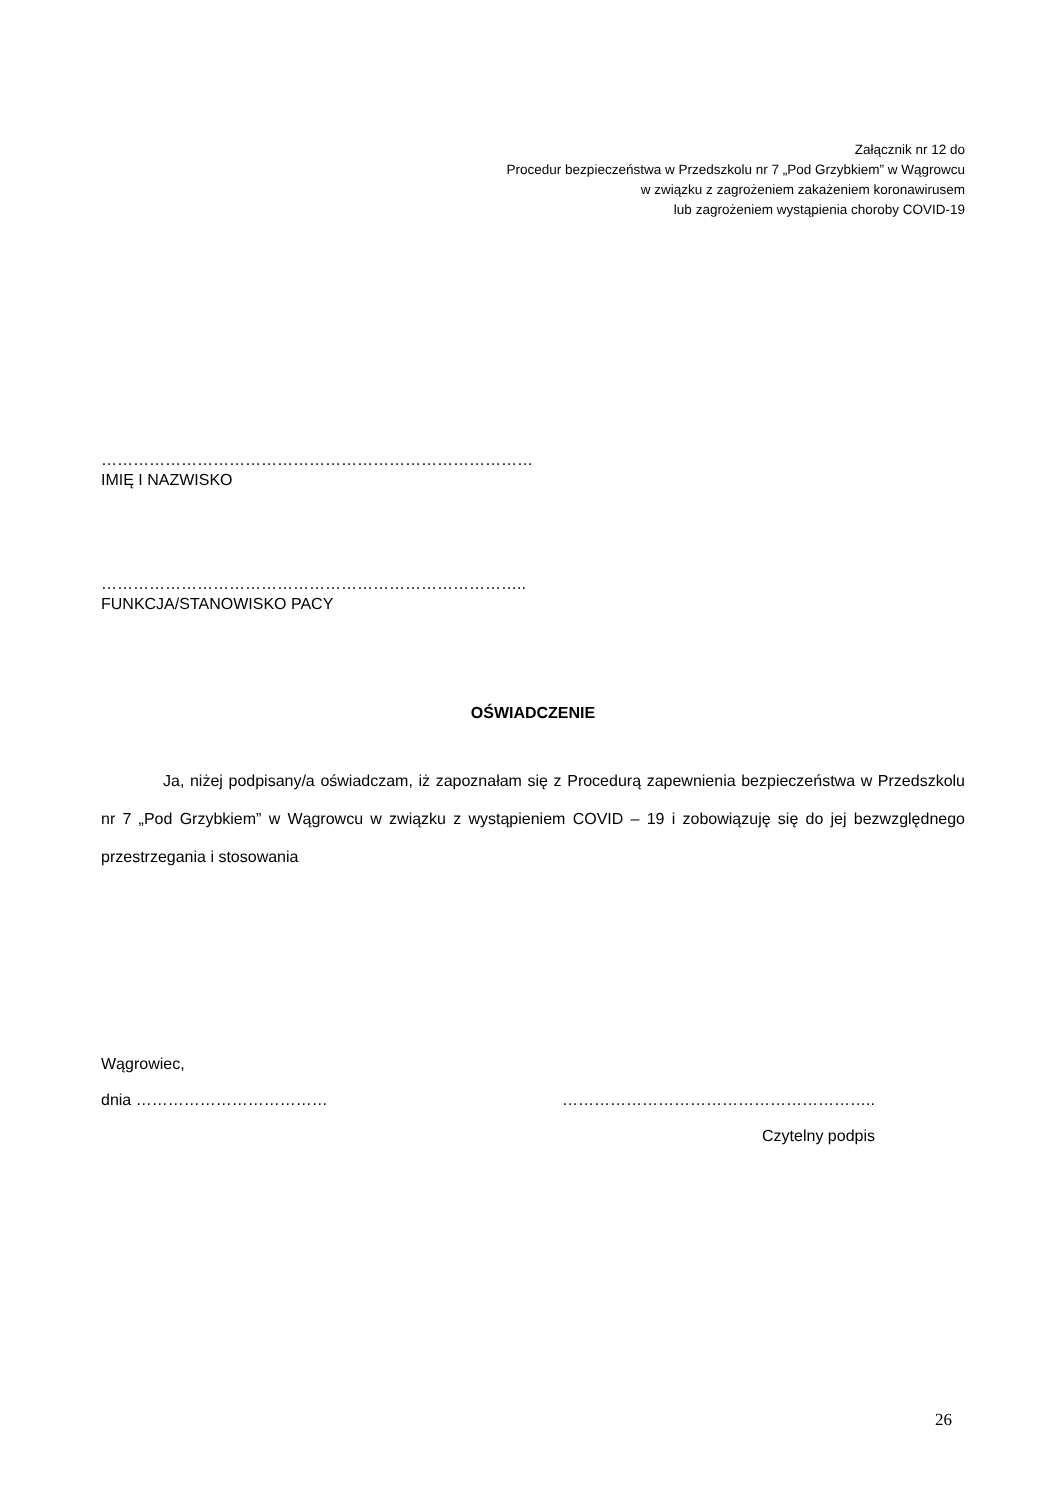Załącznik nr 12 do
Procedur bezpieczeństwa w Przedszkolu nr 7 „Pod Grzybkiem” w Wągrowcu
w związku z zagrożeniem zakażeniem koronawirusem
lub zagrożeniem wystąpienia choroby COVID-19
………………………………………………………………………
IMIĘ I NAZWISKO
……………………………………………………………………..
FUNKCJA/STANOWISKO PACY
OŚWIADCZENIE
Ja, niżej podpisany/a oświadczam, iż zapoznałam się z Procedurą zapewnienia bezpieczeństwa w Przedszkolu nr 7 „Pod Grzybkiem” w Wągrowcu w związku z wystąpieniem COVID – 19 i zobowiązuję się do jej bezwzględnego przestrzegania i stosowania
Wągrowiec,
dnia ……………………………… …………………………………………………..
Czytelny podpis
26